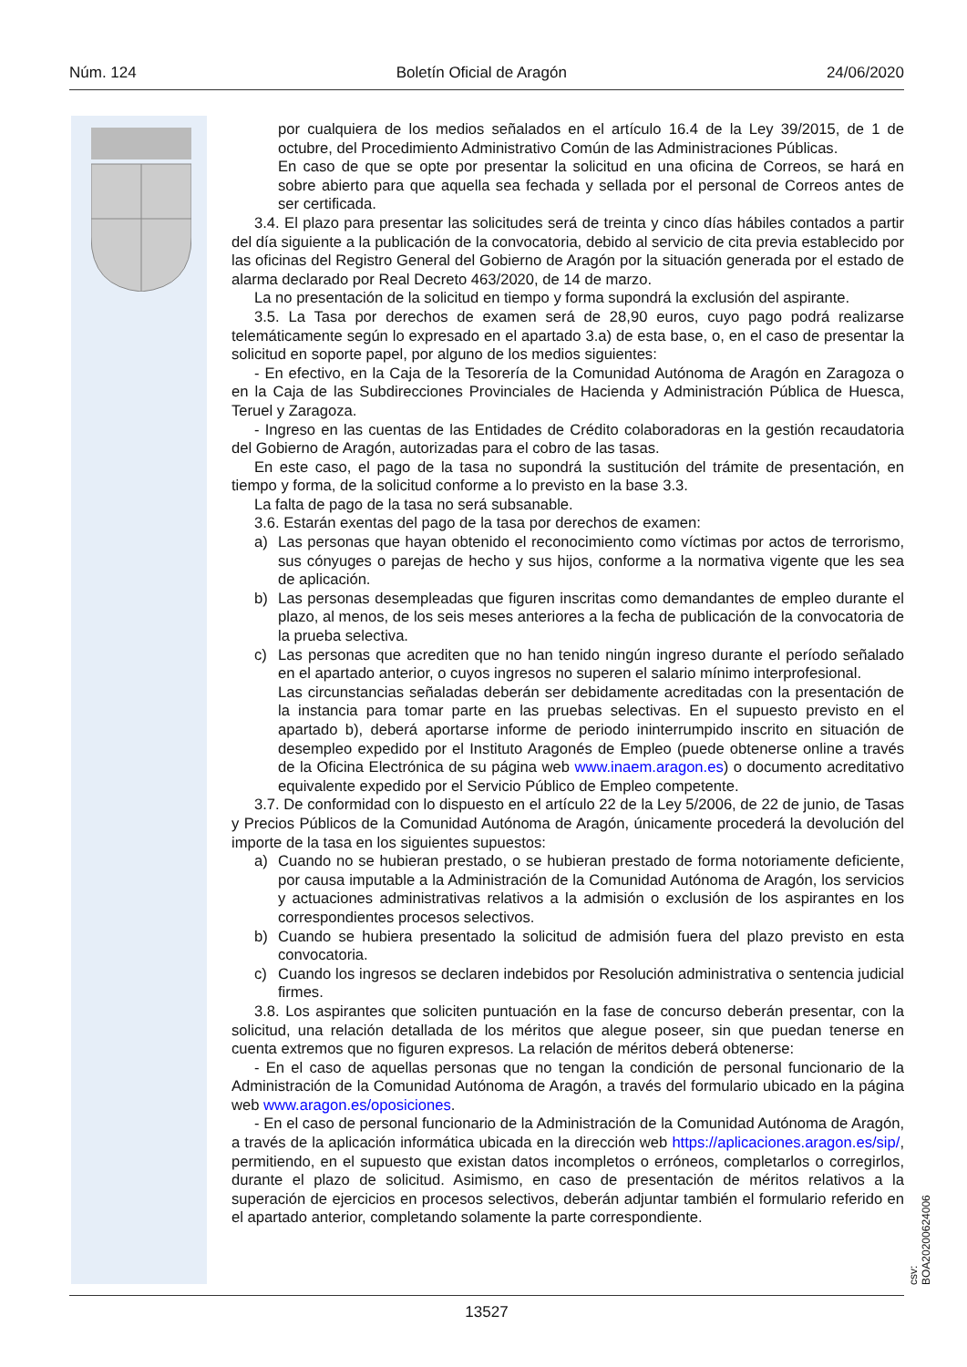Núm. 124 Boletín Oficial de Aragón 24/06/2020
por cualquiera de los medios señalados en el artículo 16.4 de la Ley 39/2015, de 1 de octubre, del Procedimiento Administrativo Común de las Administraciones Públicas.
En caso de que se opte por presentar la solicitud en una oficina de Correos, se hará en sobre abierto para que aquella sea fechada y sellada por el personal de Correos antes de ser certificada.
3.4. El plazo para presentar las solicitudes será de treinta y cinco días hábiles contados a partir del día siguiente a la publicación de la convocatoria, debido al servicio de cita previa establecido por las oficinas del Registro General del Gobierno de Aragón por la situación generada por el estado de alarma declarado por Real Decreto 463/2020, de 14 de marzo.
La no presentación de la solicitud en tiempo y forma supondrá la exclusión del aspirante.
3.5. La Tasa por derechos de examen será de 28,90 euros, cuyo pago podrá realizarse telemáticamente según lo expresado en el apartado 3.a) de esta base, o, en el caso de presentar la solicitud en soporte papel, por alguno de los medios siguientes:
- En efectivo, en la Caja de la Tesorería de la Comunidad Autónoma de Aragón en Zaragoza o en la Caja de las Subdirecciones Provinciales de Hacienda y Administración Pública de Huesca, Teruel y Zaragoza.
- Ingreso en las cuentas de las Entidades de Crédito colaboradoras en la gestión recaudatoria del Gobierno de Aragón, autorizadas para el cobro de las tasas.
En este caso, el pago de la tasa no supondrá la sustitución del trámite de presentación, en tiempo y forma, de la solicitud conforme a lo previsto en la base 3.3.
La falta de pago de la tasa no será subsanable.
3.6. Estarán exentas del pago de la tasa por derechos de examen:
a) Las personas que hayan obtenido el reconocimiento como víctimas por actos de terrorismo, sus cónyuges o parejas de hecho y sus hijos, conforme a la normativa vigente que les sea de aplicación.
b) Las personas desempleadas que figuren inscritas como demandantes de empleo durante el plazo, al menos, de los seis meses anteriores a la fecha de publicación de la convocatoria de la prueba selectiva.
c) Las personas que acrediten que no han tenido ningún ingreso durante el período señalado en el apartado anterior, o cuyos ingresos no superen el salario mínimo interprofesional.
Las circunstancias señaladas deberán ser debidamente acreditadas con la presentación de la instancia para tomar parte en las pruebas selectivas. En el supuesto previsto en el apartado b), deberá aportarse informe de periodo ininterrumpido inscrito en situación de desempleo expedido por el Instituto Aragonés de Empleo (puede obtenerse online a través de la Oficina Electrónica de su página web www.inaem.aragon.es) o documento acreditativo equivalente expedido por el Servicio Público de Empleo competente.
3.7. De conformidad con lo dispuesto en el artículo 22 de la Ley 5/2006, de 22 de junio, de Tasas y Precios Públicos de la Comunidad Autónoma de Aragón, únicamente procederá la devolución del importe de la tasa en los siguientes supuestos:
a) Cuando no se hubieran prestado, o se hubieran prestado de forma notoriamente deficiente, por causa imputable a la Administración de la Comunidad Autónoma de Aragón, los servicios y actuaciones administrativas relativos a la admisión o exclusión de los aspirantes en los correspondientes procesos selectivos.
b) Cuando se hubiera presentado la solicitud de admisión fuera del plazo previsto en esta convocatoria.
c) Cuando los ingresos se declaren indebidos por Resolución administrativa o sentencia judicial firmes.
3.8. Los aspirantes que soliciten puntuación en la fase de concurso deberán presentar, con la solicitud, una relación detallada de los méritos que alegue poseer, sin que puedan tenerse en cuenta extremos que no figuren expresos. La relación de méritos deberá obtenerse:
- En el caso de aquellas personas que no tengan la condición de personal funcionario de la Administración de la Comunidad Autónoma de Aragón, a través del formulario ubicado en la página web www.aragon.es/oposiciones.
- En el caso de personal funcionario de la Administración de la Comunidad Autónoma de Aragón, a través de la aplicación informática ubicada en la dirección web https://aplicaciones.aragon.es/sip/, permitiendo, en el supuesto que existan datos incompletos o erróneos, completarlos o corregirlos, durante el plazo de solicitud. Asimismo, en caso de presentación de méritos relativos a la superación de ejercicios en procesos selectivos, deberán adjuntar también el formulario referido en el apartado anterior, completando solamente la parte correspondiente.
csv: BOA20200624006
13527